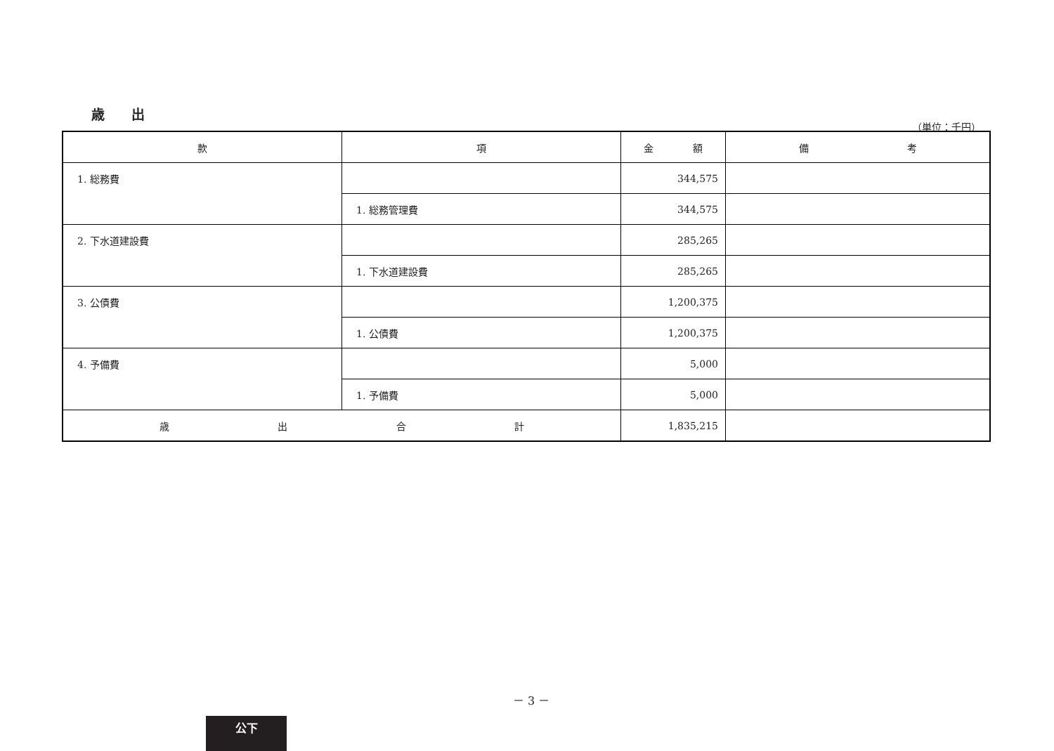歳　　出
（単位：千円）
| 款 | 項 | 金 額 | 備 考 |
| --- | --- | --- | --- |
| 1. 総務費 | | 344,575 | |
| | 1. 総務管理費 | 344,575 | |
| 2. 下水道建設費 | | 285,265 | |
| | 1. 下水道建設費 | 285,265 | |
| 3. 公債費 | | 1,200,375 | |
| | 1. 公債費 | 1,200,375 | |
| 4. 予備費 | | 5,000 | |
| | 1. 予備費 | 5,000 | |
| 歳 出 合 計 | | 1,835,215 | |
－ 3 －
公下